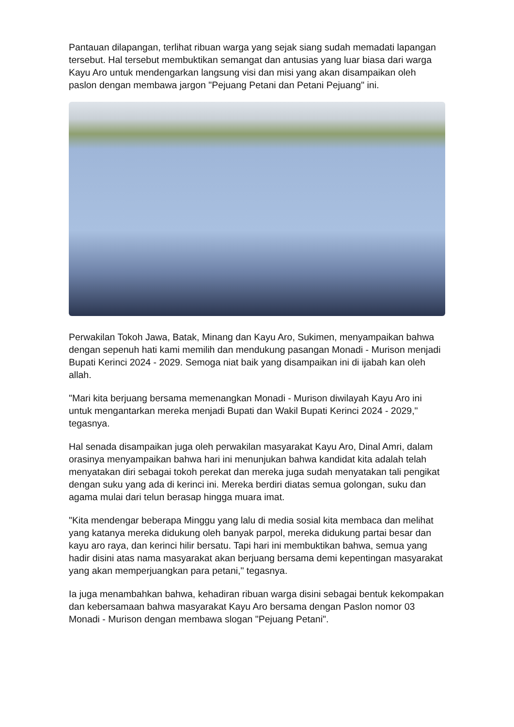Pantauan dilapangan, terlihat ribuan warga yang sejak siang sudah memadati lapangan tersebut. Hal tersebut membuktikan semangat dan antusias yang luar biasa dari warga Kayu Aro untuk mendengarkan langsung visi dan misi yang akan disampaikan oleh paslon dengan membawa jargon "Pejuang Petani dan Petani Pejuang" ini.
Perwakilan Tokoh Jawa, Batak, Minang dan Kayu Aro, Sukimen, menyampaikan bahwa dengan sepenuh hati kami memilih dan mendukung pasangan Monadi - Murison menjadi Bupati Kerinci 2024 - 2029. Semoga niat baik yang disampaikan ini di ijabah kan oleh allah.
"Mari kita berjuang bersama memenangkan Monadi - Murison diwilayah Kayu Aro ini untuk mengantarkan mereka menjadi Bupati dan Wakil Bupati Kerinci 2024 - 2029," tegasnya.
Hal senada disampaikan juga oleh perwakilan masyarakat Kayu Aro, Dinal Amri, dalam orasinya menyampaikan bahwa hari ini menunjukan bahwa kandidat kita adalah telah menyatakan diri sebagai tokoh perekat dan mereka juga sudah menyatakan tali pengikat dengan suku yang ada di kerinci ini. Mereka berdiri diatas semua golongan, suku dan agama mulai dari telun berasap hingga muara imat.
"Kita mendengar beberapa Minggu yang lalu di media sosial kita membaca dan melihat yang katanya mereka didukung oleh banyak parpol, mereka didukung partai besar dan kayu aro raya, dan kerinci hilir bersatu. Tapi hari ini membuktikan bahwa, semua yang hadir disini atas nama masyarakat akan berjuang bersama demi kepentingan masyarakat yang akan memperjuangkan para petani," tegasnya.
Ia juga menambahkan bahwa, kehadiran ribuan warga disini sebagai bentuk kekompakan dan kebersamaan bahwa masyarakat Kayu Aro bersama dengan Paslon nomor 03 Monadi - Murison dengan membawa slogan "Pejuang Petani".